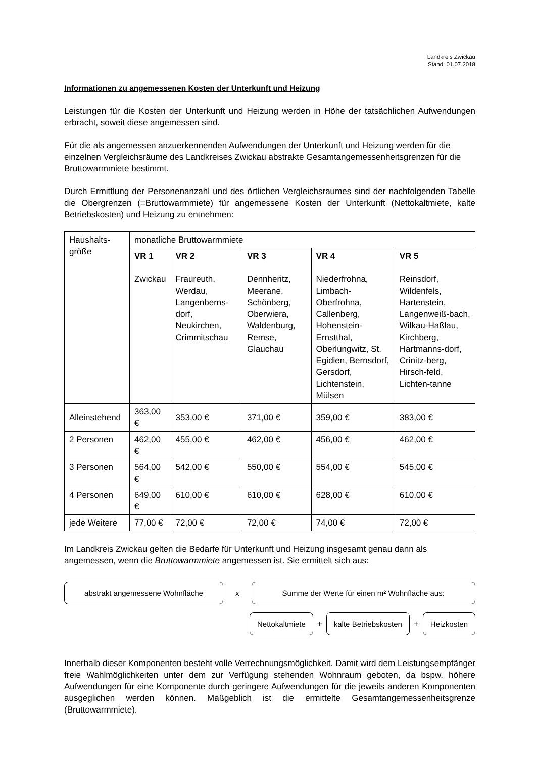Landkreis Zwickau
Stand: 01.07.2018
Informationen zu angemessenen Kosten der Unterkunft und Heizung
Leistungen für die Kosten der Unterkunft und Heizung werden in Höhe der tatsächlichen Aufwendungen erbracht, soweit diese angemessen sind.
Für die als angemessen anzuerkennenden Aufwendungen der Unterkunft und Heizung werden für die einzelnen Vergleichsräume des Landkreises Zwickau abstrakte Gesamtangemessenheitsgrenzen für die Bruttowarmmiete bestimmt.
Durch Ermittlung der Personenanzahl und des örtlichen Vergleichsraumes sind der nachfolgenden Tabelle die Obergrenzen (=Bruttowarmmiete) für angemessene Kosten der Unterkunft (Nettokaltmiete, kalte Betriebskosten) und Heizung zu entnehmen:
| Haushalts- größe | monatliche Bruttowarmmiete | | | | |
| --- | --- | --- | --- | --- | --- |
| | VR 1 Zwickau | VR 2 Fraureuth, Werdau, Langenberns-dorf, Neukirchen, Crimmitschau | VR 3 Dennheritz, Meerane, Schönberg, Oberwiera, Waldenburg, Remse, Glauchau | VR 4 Niederfrohna, Limbach-Oberfrohna, Callenberg, Hohenstein-Ernstthal, Oberlungwitz, St. Egidien, Bernsdorf, Gersdorf, Lichtenstein, Mülsen | VR 5 Reinsdorf, Wildenfels, Hartenstein, Langenweiß-bach, Wilkau-Haßlau, Kirchberg, Hartmanns-dorf, Crinitz-berg, Hirsch-feld, Lichten-tanne |
| Alleinstehend | 363,00 € | 353,00 € | 371,00 € | 359,00 € | 383,00 € |
| 2 Personen | 462,00 € | 455,00 € | 462,00 € | 456,00 € | 462,00 € |
| 3 Personen | 564,00 € | 542,00 € | 550,00 € | 554,00 € | 545,00 € |
| 4 Personen | 649,00 € | 610,00 € | 610,00 € | 628,00 € | 610,00 € |
| jede Weitere | 77,00 € | 72,00 € | 72,00 € | 74,00 € | 72,00 € |
Im Landkreis Zwickau gelten die Bedarfe für Unterkunft und Heizung insgesamt genau dann als angemessen, wenn die Bruttowarmmiete angemessen ist. Sie ermittelt sich aus:
abstrakt angemessene Wohnfläche
x
Summe der Werte für einen m² Wohnfläche aus:
Nettokaltmiete
+
kalte Betriebskosten
+
Heizkosten
Innerhalb dieser Komponenten besteht volle Verrechnungsmöglichkeit. Damit wird dem Leistungsempfänger freie Wahlmöglichkeiten unter dem zur Verfügung stehenden Wohnraum geboten, da bspw. höhere Aufwendungen für eine Komponente durch geringere Aufwendungen für die jeweils anderen Komponenten ausgeglichen werden können. Maßgeblich ist die ermittelte Gesamtangemessenheitsgrenze (Bruttowarmmiete).